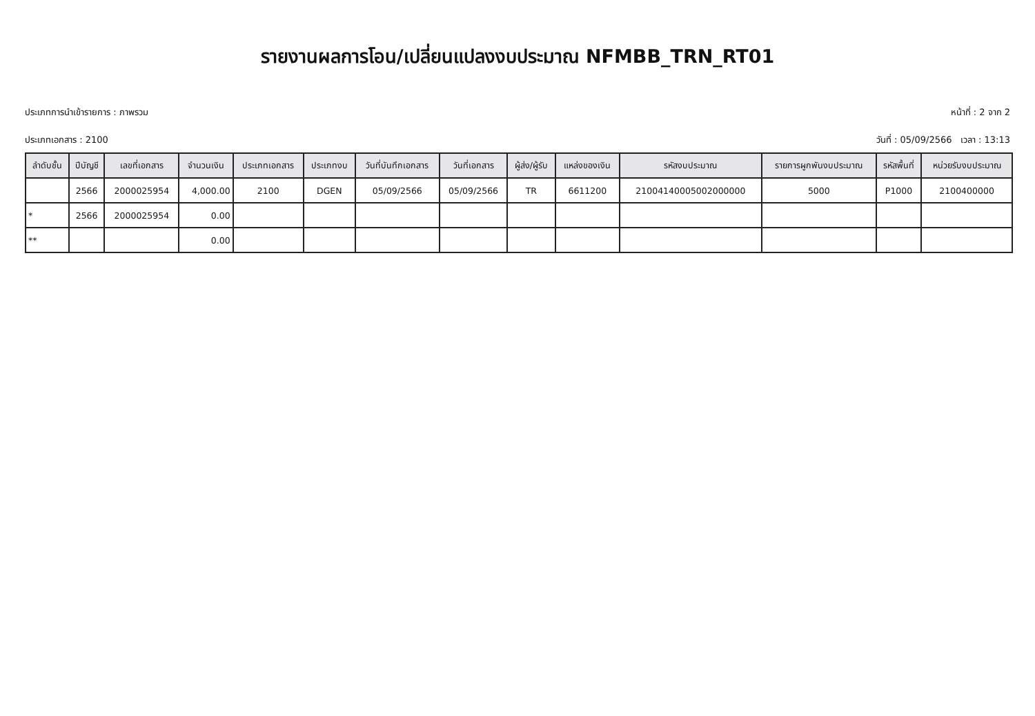รายงานผลการโอน/เปลี่ยนแปลงงบประมาณ NFMBB_TRN_RT01
ประเภทการนำเข้ารายการ : ภาพรวม หน้าที่ : 2 จาก 2
ประเภทเอกสาร : 2100 วันที่ : 05/09/2566 เวลา : 13:13
| ลำดับชั้น | ปีบัญชี | เลขที่เอกสาร | จำนวนเงิน | ประเภทเอกสาร | ประเภทงบ | วันที่บันทึกเอกสาร | วันที่เอกสาร | ผู้ส่ง/ผู้รับ | แหล่งของเงิน | รหัสงบประมาณ | รายการผูกพันงบประมาณ | รหัสพื้นที่ | หน่วยรับงบประมาณ |
| --- | --- | --- | --- | --- | --- | --- | --- | --- | --- | --- | --- | --- | --- |
| | 2566 | 2000025954 | 4,000.00 | 2100 | DGEN | 05/09/2566 | 05/09/2566 | TR | 6611200 | 21004140005002000000 | 5000 | P1000 | 2100400000 |
| * | 2566 | 2000025954 | 0.00 | | | | | | | | | | |
| ** | | | 0.00 | | | | | | | | | | |